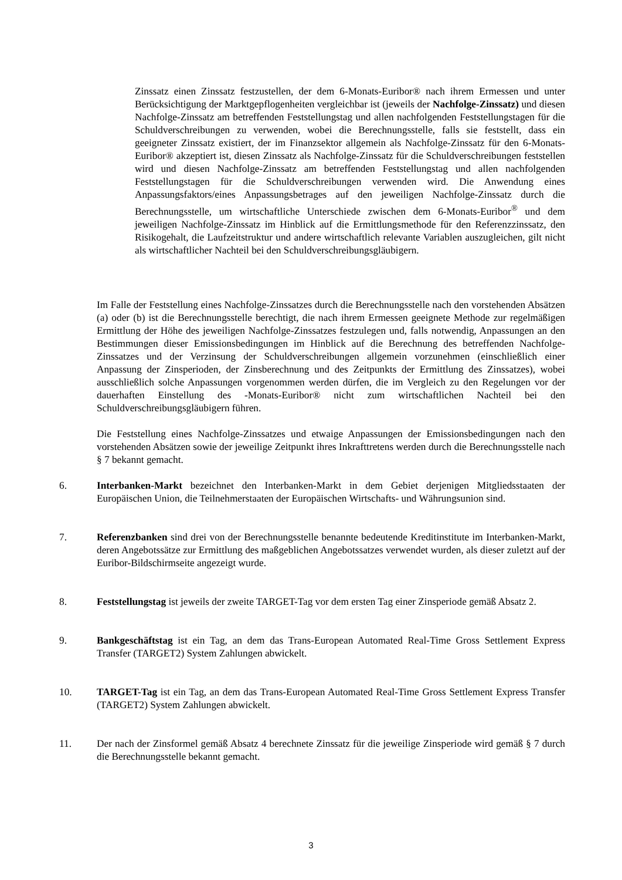Zinssatz einen Zinssatz festzustellen, der dem 6-Monats-Euribor® nach ihrem Ermessen und unter Berücksichtigung der Marktgepflogenheiten vergleichbar ist (jeweils der Nachfolge-Zinssatz) und diesen Nachfolge-Zinssatz am betreffenden Feststellungstag und allen nachfolgenden Feststellungstagen für die Schuldverschreibungen zu verwenden, wobei die Berechnungsstelle, falls sie feststellt, dass ein geeigneter Zinssatz existiert, der im Finanzsektor allgemein als Nachfolge-Zinssatz für den 6-Monats-Euribor® akzeptiert ist, diesen Zinssatz als Nachfolge-Zinssatz für die Schuldverschreibungen feststellen wird und diesen Nachfolge-Zinssatz am betreffenden Feststellungstag und allen nachfolgenden Feststellungstagen für die Schuldverschreibungen verwenden wird. Die Anwendung eines Anpassungsfaktors/eines Anpassungsbetrages auf den jeweiligen Nachfolge-Zinssatz durch die Berechnungsstelle, um wirtschaftliche Unterschiede zwischen dem 6-Monats-Euribor<sup>®</sup> und dem jeweiligen Nachfolge-Zinssatz im Hinblick auf die Ermittlungsmethode für den Referenzzinssatz, den Risikogehalt, die Laufzeitstruktur und andere wirtschaftlich relevante Variablen auszugleichen, gilt nicht als wirtschaftlicher Nachteil bei den Schuldverschreibungsgläubigern.
Im Falle der Feststellung eines Nachfolge-Zinssatzes durch die Berechnungsstelle nach den vorstehenden Absätzen (a) oder (b) ist die Berechnungsstelle berechtigt, die nach ihrem Ermessen geeignete Methode zur regelmäßigen Ermittlung der Höhe des jeweiligen Nachfolge-Zinssatzes festzulegen und, falls notwendig, Anpassungen an den Bestimmungen dieser Emissionsbedingungen im Hinblick auf die Berechnung des betreffenden Nachfolge-Zinssatzes und der Verzinsung der Schuldverschreibungen allgemein vorzunehmen (einschließlich einer Anpassung der Zinsperioden, der Zinsberechnung und des Zeitpunkts der Ermittlung des Zinssatzes), wobei ausschließlich solche Anpassungen vorgenommen werden dürfen, die im Vergleich zu den Regelungen vor der dauerhaften Einstellung des -Monats-Euribor® nicht zum wirtschaftlichen Nachteil bei den Schuldverschreibungsgläubigern führen.
Die Feststellung eines Nachfolge-Zinssatzes und etwaige Anpassungen der Emissionsbedingungen nach den vorstehenden Absätzen sowie der jeweilige Zeitpunkt ihres Inkrafttretens werden durch die Berechnungsstelle nach § 7 bekannt gemacht.
6. Interbanken-Markt bezeichnet den Interbanken-Markt in dem Gebiet derjenigen Mitgliedsstaaten der Europäischen Union, die Teilnehmerstaaten der Europäischen Wirtschafts- und Währungsunion sind.
7. Referenzbanken sind drei von der Berechnungsstelle benannte bedeutende Kreditinstitute im Interbanken-Markt, deren Angebotssätze zur Ermittlung des maßgeblichen Angebotssatzes verwendet wurden, als dieser zuletzt auf der Euribor-Bildschirmseite angezeigt wurde.
8. Feststellungstag ist jeweils der zweite TARGET-Tag vor dem ersten Tag einer Zinsperiode gemäß Absatz 2.
9. Bankgeschäftstag ist ein Tag, an dem das Trans-European Automated Real-Time Gross Settlement Express Transfer (TARGET2) System Zahlungen abwickelt.
10. TARGET-Tag ist ein Tag, an dem das Trans-European Automated Real-Time Gross Settlement Express Transfer (TARGET2) System Zahlungen abwickelt.
11. Der nach der Zinsformel gemäß Absatz 4 berechnete Zinssatz für die jeweilige Zinsperiode wird gemäß § 7 durch die Berechnungsstelle bekannt gemacht.
3